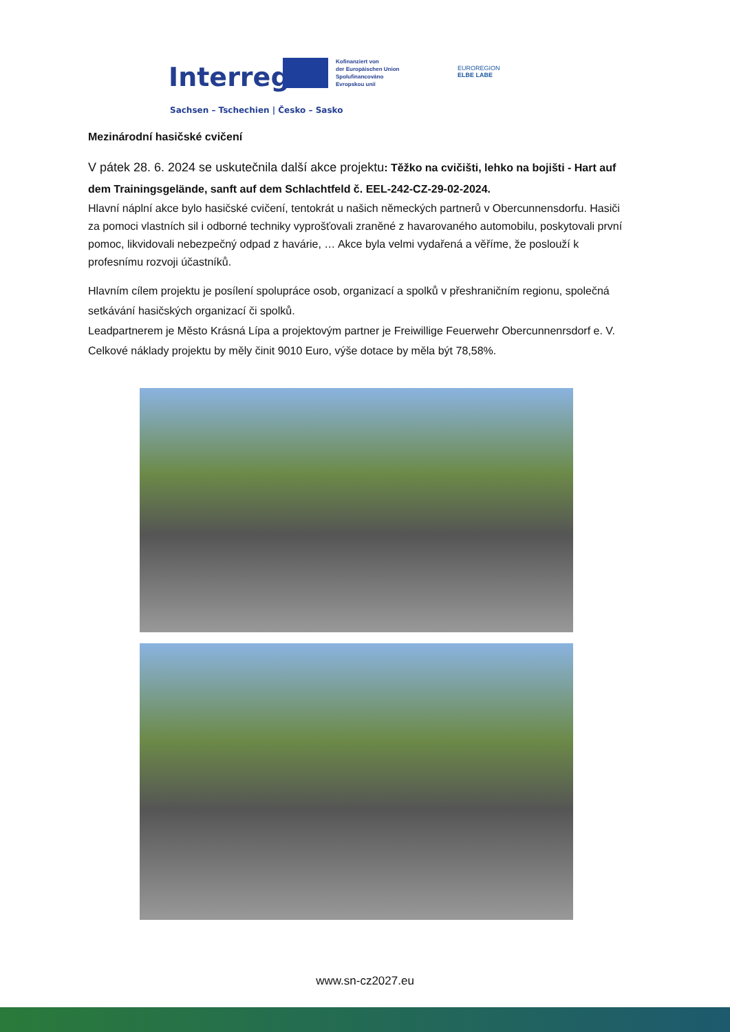Interreg
Kofinanziert von
der Europäischen Union
Spolufinancováno
Evropskou unií
EUROREGION
ELBE LABE
Sachsen – Tschechien | Česko – Sasko
Mezinárodní hasičské cvičení
V pátek 28. 6. 2024 se uskutečnila další akce projektu: Těžko na cvičišti, lehko na bojišti - Hart auf dem Trainingsgelände, sanft auf dem Schlachtfeld č. EEL-242-CZ-29-02-2024.
Hlavní náplní akce bylo hasičské cvičení, tentokrát u našich německých partnerů v Obercunnensdorfu. Hasiči za pomoci vlastních sil i odborné techniky vyprošťovali zraněné z havarovaného automobilu, poskytovali první pomoc, likvidovali nebezpečný odpad z havárie, … Akce byla velmi vydařená a věříme, že poslouží k profesnímu rozvoji účastníků.
Hlavním cílem projektu je posílení spolupráce osob, organizací a spolků v přeshraničním regionu, společná setkávání hasičských organizací či spolků.
Leadpartnerem je Město Krásná Lípa a projektovým partner je Freiwillige Feuerwehr Obercunnenrsdorf e. V.
Celkové náklady projektu by měly činit 9010 Euro, výše dotace by měla být 78,58%.
www.sn-cz2027.eu